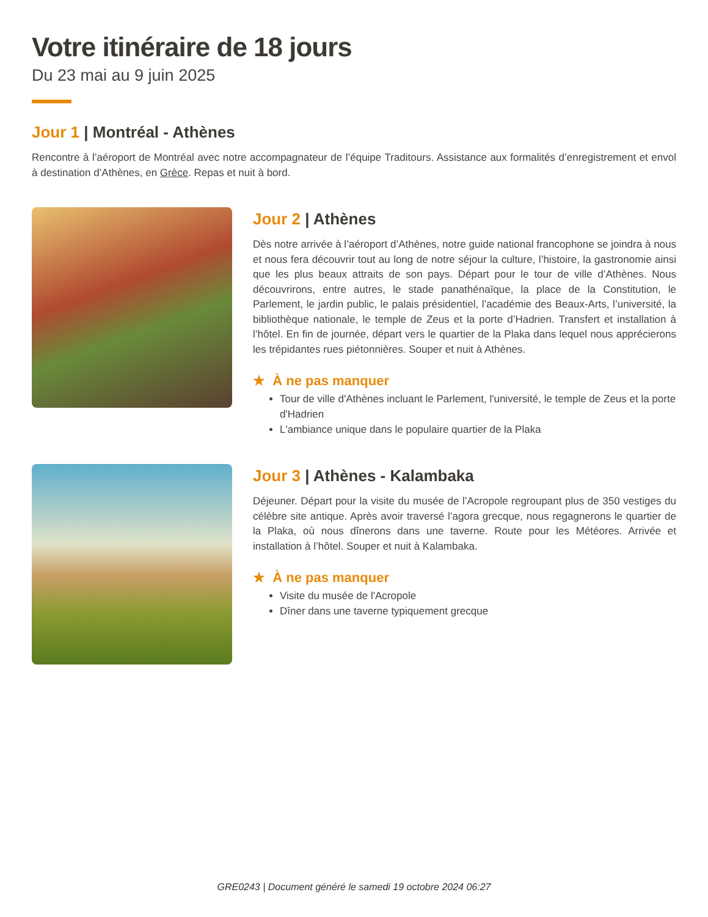Votre itinéraire de 18 jours
Du 23 mai au 9 juin 2025
Jour 1 | Montréal - Athènes
Rencontre à l’aéroport de Montréal avec notre accompagnateur de l’équipe Traditours. Assistance aux formalités d’enregistrement et envol à destination d’Athènes, en Grèce. Repas et nuit à bord.
Jour 2 | Athènes
Dès notre arrivée à l’aéroport d’Athènes, notre guide national francophone se joindra à nous et nous fera découvrir tout au long de notre séjour la culture, l’histoire, la gastronomie ainsi que les plus beaux attraits de son pays. Départ pour le tour de ville d’Athènes. Nous découvrirons, entre autres, le stade panathénaïque, la place de la Constitution, le Parlement, le jardin public, le palais présidentiel, l’académie des Beaux-Arts, l’université, la bibliothèque nationale, le temple de Zeus et la porte d’Hadrien. Transfert et installation à l’hôtel. En fin de journée, départ vers le quartier de la Plaka dans lequel nous apprécierons les trépidantes rues piétonnières. Souper et nuit à Athènes.
★ À ne pas manquer
Tour de ville d'Athènes incluant le Parlement, l'université, le temple de Zeus et la porte d'Hadrien
L'ambiance unique dans le populaire quartier de la Plaka
Jour 3 | Athènes - Kalambaka
Déjeuner. Départ pour la visite du musée de l’Acropole regroupant plus de 350 vestiges du célèbre site antique. Après avoir traversé l’agora grecque, nous regagnerons le quartier de la Plaka, où nous dînerons dans une taverne. Route pour les Météores. Arrivée et installation à l’hôtel. Souper et nuit à Kalambaka.
★ À ne pas manquer
Visite du musée de l'Acropole
Dîner dans une taverne typiquement grecque
GRE0243 | Document généré le samedi 19 octobre 2024 06:27